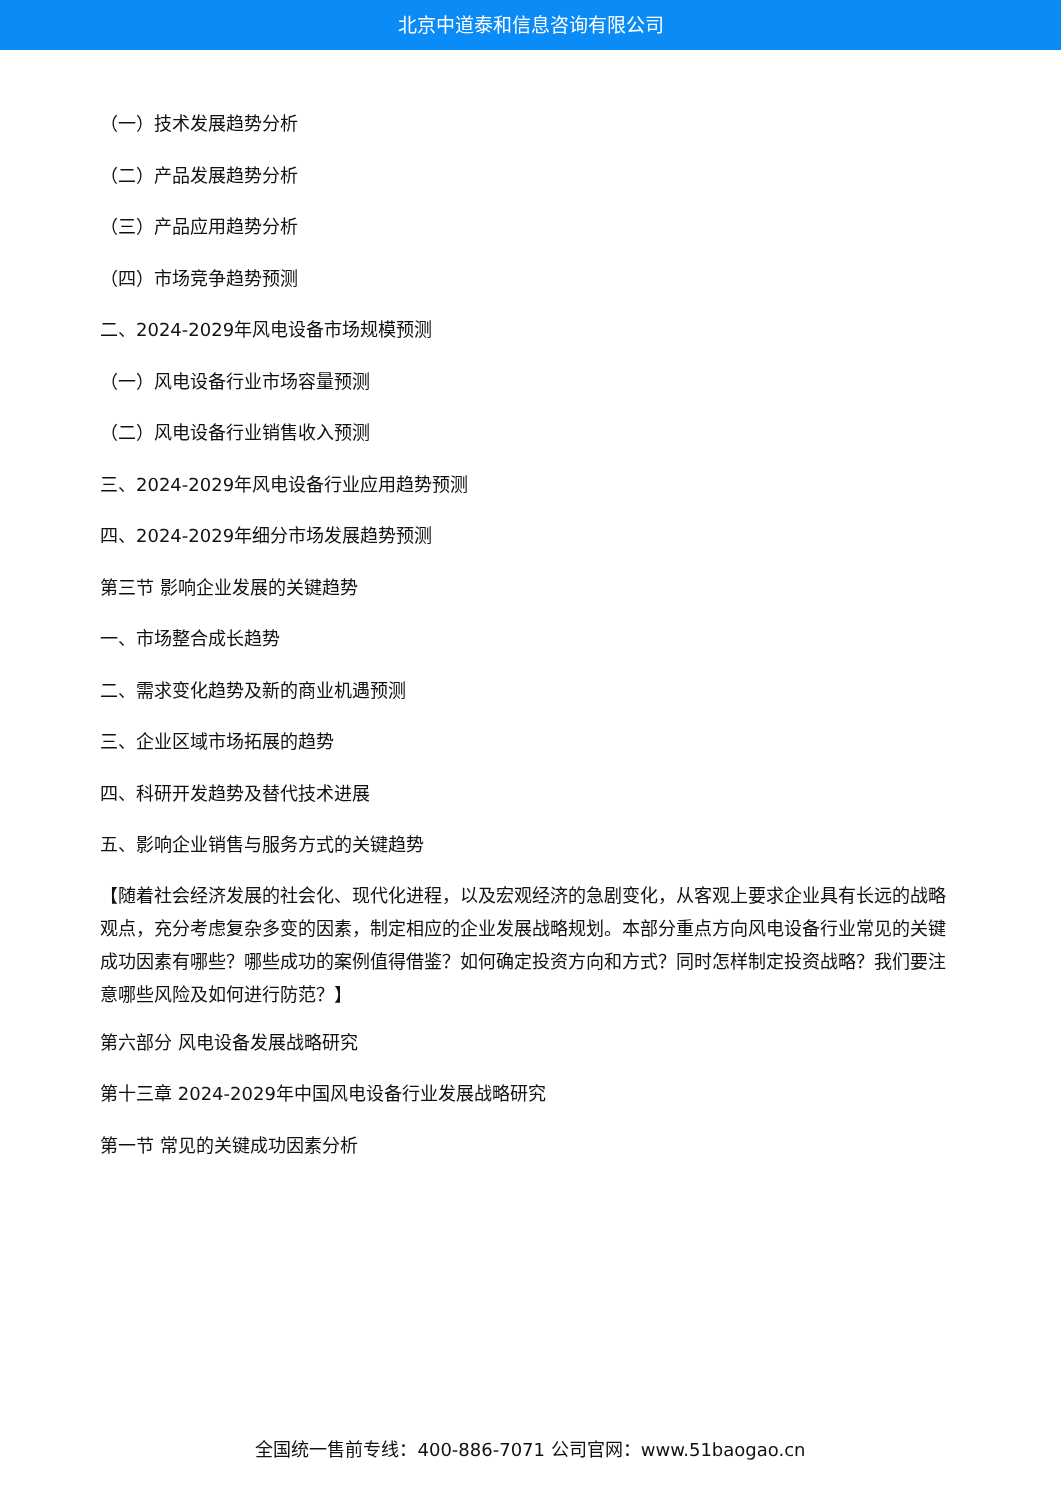北京中道泰和信息咨询有限公司
（一）技术发展趋势分析
（二）产品发展趋势分析
（三）产品应用趋势分析
（四）市场竞争趋势预测
二、2024-2029年风电设备市场规模预测
（一）风电设备行业市场容量预测
（二）风电设备行业销售收入预测
三、2024-2029年风电设备行业应用趋势预测
四、2024-2029年细分市场发展趋势预测
第三节 影响企业发展的关键趋势
一、市场整合成长趋势
二、需求变化趋势及新的商业机遇预测
三、企业区域市场拓展的趋势
四、科研开发趋势及替代技术进展
五、影响企业销售与服务方式的关键趋势
【随着社会经济发展的社会化、现代化进程，以及宏观经济的急剧变化，从客观上要求企业具有长远的战略观点，充分考虑复杂多变的因素，制定相应的企业发展战略规划。本部分重点方向风电设备行业常见的关键成功因素有哪些？哪些成功的案例值得借鉴？如何确定投资方向和方式？同时怎样制定投资战略？我们要注意哪些风险及如何进行防范？】
第六部分 风电设备发展战略研究
第十三章 2024-2029年中国风电设备行业发展战略研究
第一节 常见的关键成功因素分析
全国统一售前专线：400-886-7071 公司官网：www.51baogao.cn